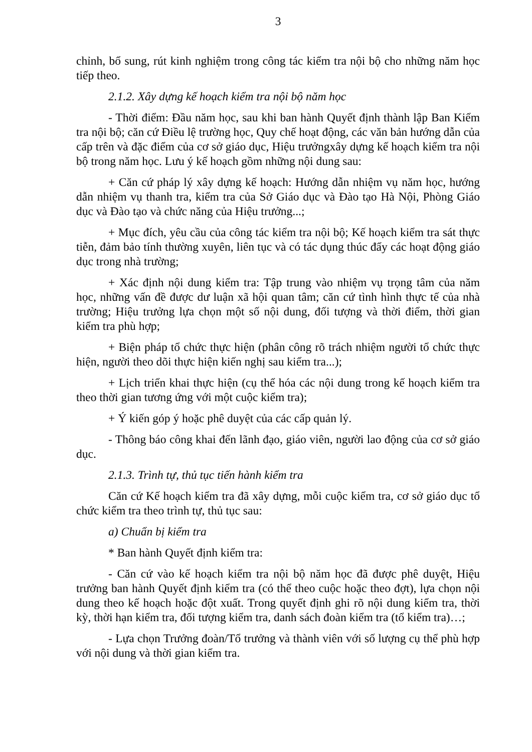3
chỉnh, bổ sung, rút kinh nghiệm trong công tác kiểm tra nội bộ cho những năm học tiếp theo.
2.1.2. Xây dựng kế hoạch kiểm tra nội bộ năm học
- Thời điểm: Đầu năm học, sau khi ban hành Quyết định thành lập Ban Kiểm tra nội bộ; căn cứ Điều lệ trường học, Quy chế hoạt động, các văn bản hướng dẫn của cấp trên và đặc điểm của cơ sở giáo dục, Hiệu trưởngxây dựng kế hoạch kiểm tra nội bộ trong năm học. Lưu ý kế hoạch gồm những nội dung sau:
+ Căn cứ pháp lý xây dựng kế hoạch: Hướng dẫn nhiệm vụ năm học, hướng dẫn nhiệm vụ thanh tra, kiểm tra của Sở Giáo dục và Đào tạo Hà Nội, Phòng Giáo dục và Đào tạo và chức năng của Hiệu trưởng...;
+ Mục đích, yêu cầu của công tác kiểm tra nội bộ; Kế hoạch kiểm tra sát thực tiễn, đảm bảo tính thường xuyên, liên tục và có tác dụng thúc đẩy các hoạt động giáo dục trong nhà trường;
+ Xác định nội dung kiểm tra: Tập trung vào nhiệm vụ trọng tâm của năm học, những vấn đề được dư luận xã hội quan tâm; căn cứ tình hình thực tế của nhà trường; Hiệu trưởng lựa chọn một số nội dung, đối tượng và thời điểm, thời gian kiểm tra phù hợp;
+ Biện pháp tổ chức thực hiện (phân công rõ trách nhiệm người tổ chức thực hiện, người theo dõi thực hiện kiến nghị sau kiểm tra...);
+ Lịch triển khai thực hiện (cụ thể hóa các nội dung trong kế hoạch kiểm tra theo thời gian tương ứng với một cuộc kiểm tra);
+ Ý kiến góp ý hoặc phê duyệt của các cấp quản lý.
- Thông báo công khai đến lãnh đạo, giáo viên, người lao động của cơ sở giáo dục.
2.1.3. Trình tự, thủ tục tiến hành kiểm tra
Căn cứ Kế hoạch kiểm tra đã xây dựng, mỗi cuộc kiểm tra, cơ sở giáo dục tổ chức kiểm tra theo trình tự, thủ tục sau:
a) Chuẩn bị kiểm tra
* Ban hành Quyết định kiểm tra:
- Căn cứ vào kế hoạch kiểm tra nội bộ năm học đã được phê duyệt, Hiệu trưởng ban hành Quyết định kiểm tra (có thể theo cuộc hoặc theo đợt), lựa chọn nội dung theo kế hoạch hoặc đột xuất. Trong quyết định ghi rõ nội dung kiểm tra, thời kỳ, thời hạn kiểm tra, đối tượng kiểm tra, danh sách đoàn kiểm tra (tổ kiểm tra)…;
- Lựa chọn Trưởng đoàn/Tổ trưởng và thành viên với số lượng cụ thể phù hợp với nội dung và thời gian kiểm tra.